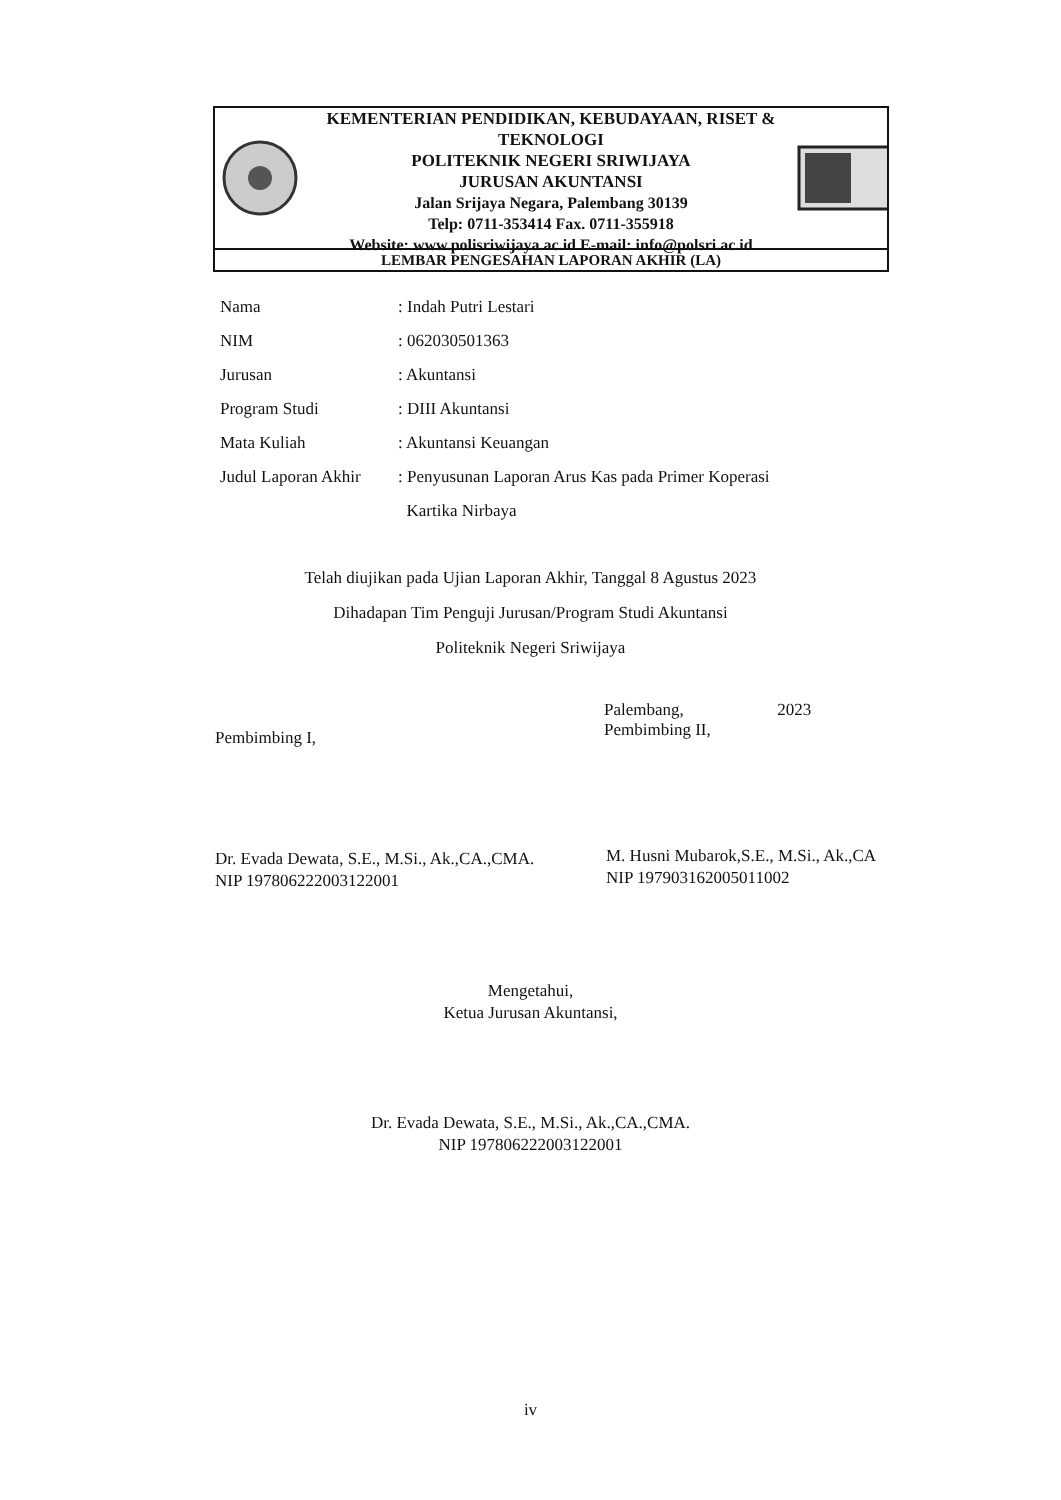KEMENTERIAN PENDIDIKAN, KEBUDAYAAN, RISET & TEKNOLOGI
POLITEKNIK NEGERI SRIWIJAYA
JURUSAN AKUNTANSI
Jalan Srijaya Negara, Palembang 30139
Telp: 0711-353414 Fax. 0711-355918
Website: www.polisriwijaya.ac.id E-mail: info@polsri.ac.id
LEMBAR PENGESAHAN LAPORAN AKHIR (LA)
| Nama | : Indah Putri Lestari |
| NIM | : 062030501363 |
| Jurusan | : Akuntansi |
| Program Studi | : DIII Akuntansi |
| Mata Kuliah | : Akuntansi Keuangan |
| Judul Laporan Akhir | : Penyusunan Laporan Arus Kas pada Primer Koperasi Kartika Nirbaya |
Telah diujikan pada Ujian Laporan Akhir, Tanggal 8 Agustus 2023
Dihadapan Tim Penguji Jurusan/Program Studi Akuntansi
Politeknik Negeri Sriwijaya
Pembimbing I,
Palembang, 2023
Pembimbing II,
Dr. Evada Dewata, S.E., M.Si., Ak.,CA.,CMA.
NIP 197806222003122001
M. Husni Mubarok,S.E., M.Si., Ak.,CA
NIP 197903162005011002
Mengetahui,
Ketua Jurusan Akuntansi,
Dr. Evada Dewata, S.E., M.Si., Ak.,CA.,CMA.
NIP 197806222003122001
iv